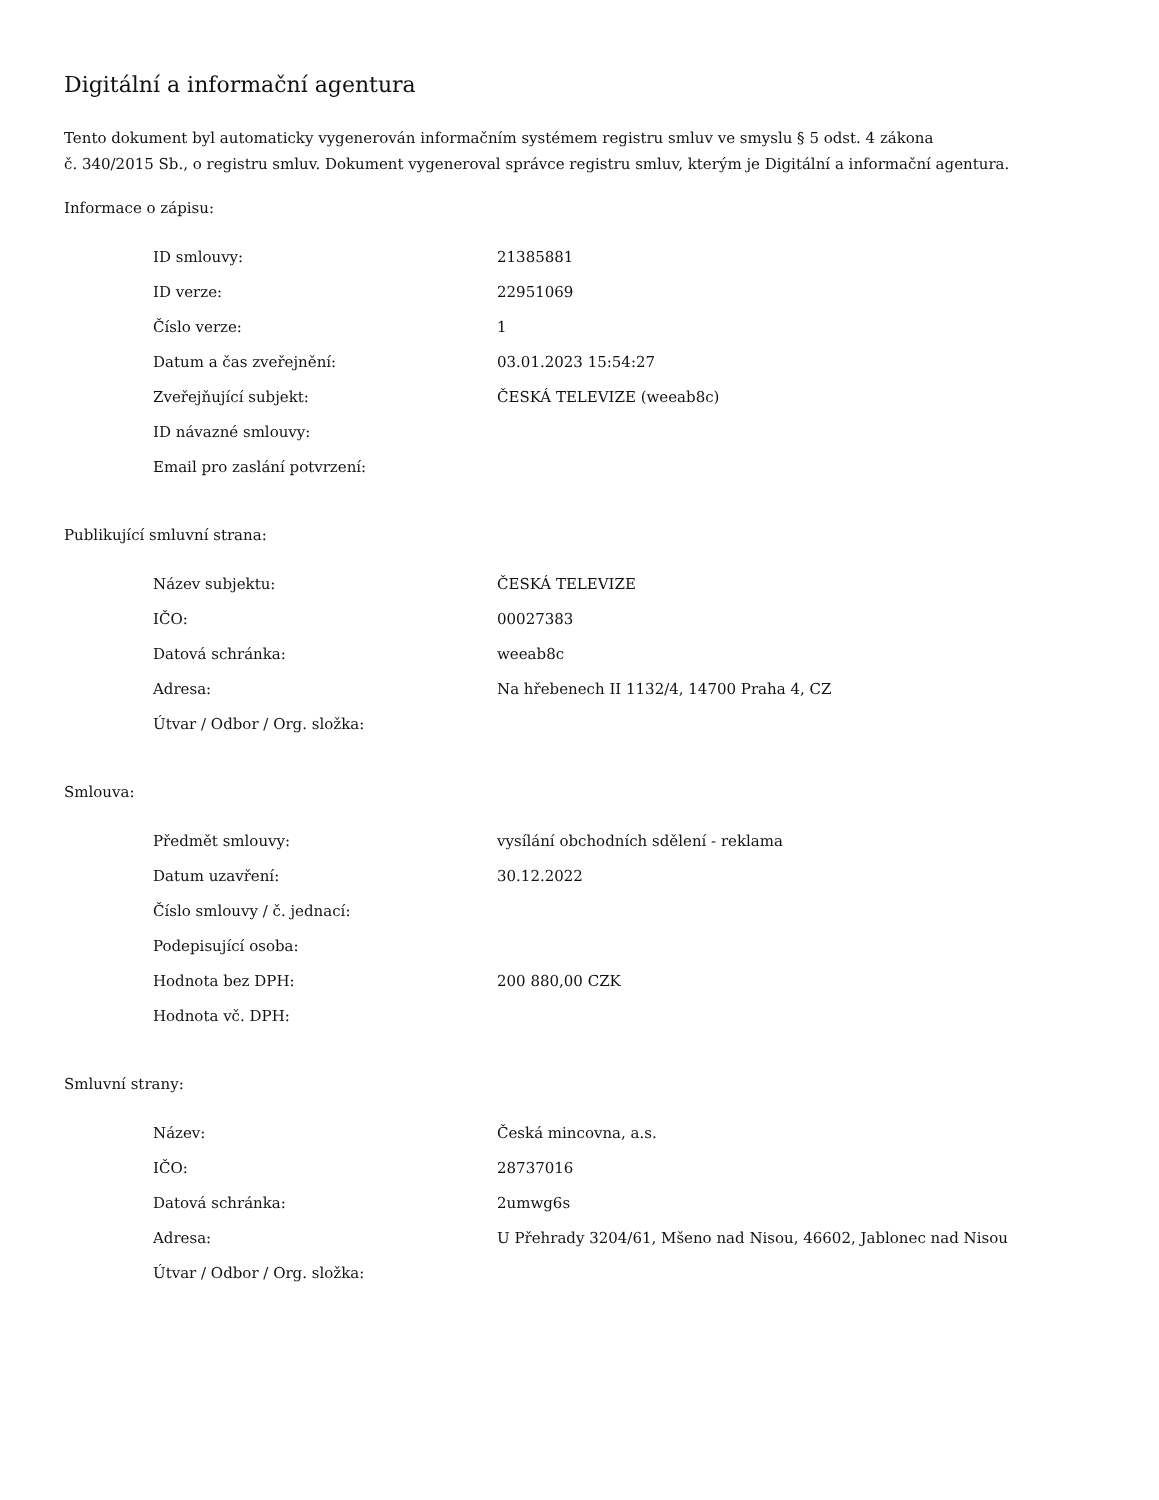Digitální a informační agentura
Tento dokument byl automaticky vygenerován informačním systémem registru smluv ve smyslu § 5 odst. 4 zákona
č. 340/2015 Sb., o registru smluv. Dokument vygeneroval správce registru smluv, kterým je Digitální a informační agentura.
Informace o zápisu:
| ID smlouvy: | 21385881 |
| ID verze: | 22951069 |
| Číslo verze: | 1 |
| Datum a čas zveřejnění: | 03.01.2023 15:54:27 |
| Zveřejňující subjekt: | ČESKÁ TELEVIZE (weeab8c) |
| ID návazné smlouvy: | |
| Email pro zaslání potvrzení: | |
Publikující smluvní strana:
| Název subjektu: | ČESKÁ TELEVIZE |
| IČO: | 00027383 |
| Datová schránka: | weeab8c |
| Adresa: | Na hřebenech II 1132/4, 14700 Praha 4, CZ |
| Útvar / Odbor / Org. složka: | |
Smlouva:
| Předmět smlouvy: | vysílání obchodních sdělení - reklama |
| Datum uzavření: | 30.12.2022 |
| Číslo smlouvy / č. jednací: | |
| Podepisující osoba: | |
| Hodnota bez DPH: | 200 880,00 CZK |
| Hodnota vč. DPH: | |
Smluvní strany:
| Název: | Česká mincovna, a.s. |
| IČO: | 28737016 |
| Datová schránka: | 2umwg6s |
| Adresa: | U Přehrady 3204/61, Mšeno nad Nisou, 46602, Jablonec nad Nisou |
| Útvar / Odbor / Org. složka: | |